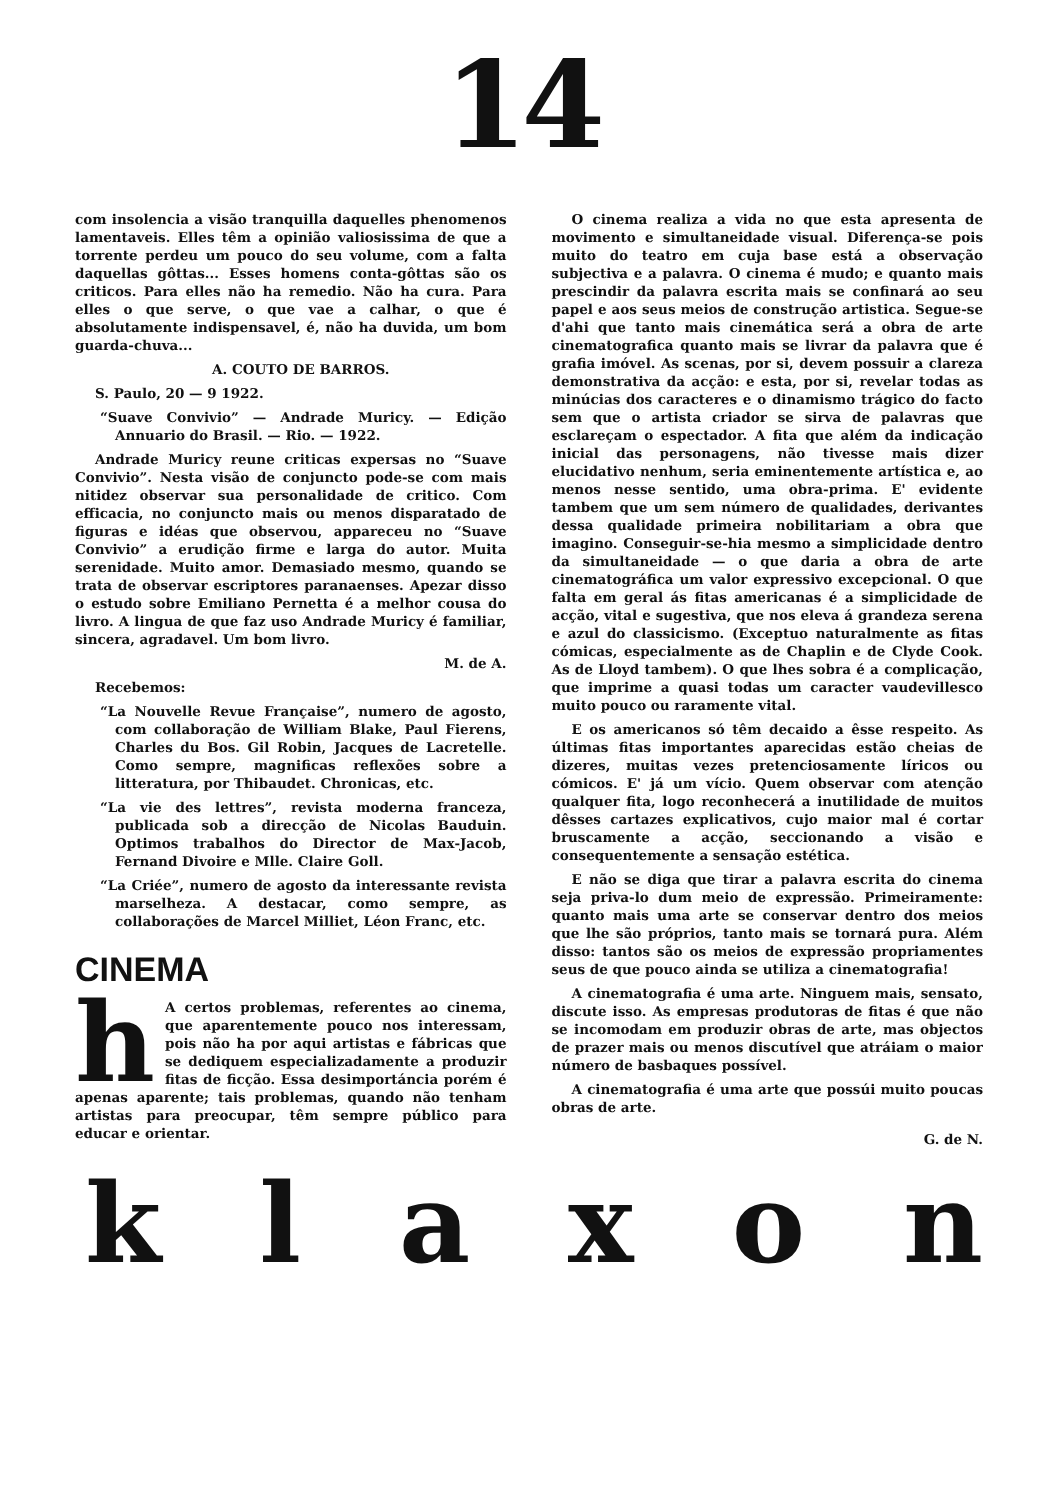14
com insolencia a visão tranquilla daquelles phenomenos lamentaveis. Elles têm a opinião valiosissima de que a torrente perdeu um pouco do seu volume, com a falta daquellas gôttas... Esses homens conta-gôttas são os criticos. Para elles não ha remedio. Não ha cura. Para elles o que serve, o que vae a calhar, o que é absolutamente indispensavel, é, não ha duvida, um bom guarda-chuva...
A. COUTO DE BARROS.
S. Paulo, 20 — 9 1922.
“Suave Convivio” — Andrade Muricy. — Edição Annuario do Brasil. — Rio. — 1922.
Andrade Muricy reune criticas expersas no “Suave Convivio”. Nesta visão de conjuncto pode-se com mais nitidez observar sua personalidade de critico. Com efficacia, no conjuncto mais ou menos disparatado de figuras e idéas que observou, appareceu no “Suave Convivio” a erudição firme e larga do autor. Muita serenidade. Muito amor. Demasiado mesmo, quando se trata de observar escriptores paranaenses. Apezar disso o estudo sobre Emiliano Pernetta é a melhor cousa do livro. A lingua de que faz uso Andrade Muricy é familiar, sincera, agradavel. Um bom livro.
M. de A.
Recebemos:
“La Nouvelle Revue Française”, numero de agosto, com collaboração de William Blake, Paul Fierens, Charles du Bos. Gil Robin, Jacques de Lacretelle. Como sempre, magnificas reflexões sobre a litteratura, por Thibaudet. Chronicas, etc.
“La vie des lettres”, revista moderna franceza, publicada sob a direcção de Nicolas Bauduin. Optimos trabalhos do Director de Max-Jacob, Fernand Divoire e Mlle. Claire Goll.
“La Criée”, numero de agosto da interessante revista marselheza. A destacar, como sempre, as collaborações de Marcel Milliet, Léon Franc, etc.
CINEMA
h A certos problemas, referentes ao cinema, que aparentemente pouco nos interessam, pois não ha por aqui artistas e fábricas que se dediquem especializadamente a produzir fitas de ficção. Essa desimportáncia porém é apenas aparente; tais problemas, quando não tenham artistas para preocupar, têm sempre público para educar e orientar.
O cinema realiza a vida no que esta apresenta de movimento e simultaneidade visual. Diferença-se pois muito do teatro em cuja base está a observação subjectiva e a palavra. O cinema é mudo; e quanto mais prescindir da palavra escrita mais se confinará ao seu papel e aos seus meios de construção artistica. Segue-se d'ahi que tanto mais cinemática será a obra de arte cinematografica quanto mais se livrar da palavra que é grafia imóvel. As scenas, por si, devem possuir a clareza demonstrativa da acção: e esta, por si, revelar todas as minúcias dos caracteres e o dinamismo trágico do facto sem que o artista criador se sirva de palavras que esclareçam o espectador. A fita que além da indicação inicial das personagens, não tivesse mais dizer elucidativo nenhum, seria eminentemente artística e, ao menos nesse sentido, uma obra-prima. E' evidente tambem que um sem número de qualidades, derivantes dessa qualidade primeira nobilitariam a obra que imagino. Conseguir-se-hia mesmo a simplicidade dentro da simultaneidade — o que daria a obra de arte cinematográfica um valor expressivo excepcional. O que falta em geral ás fitas americanas é a simplicidade de acção, vital e sugestiva, que nos eleva á grandeza serena e azul do classicismo. (Exceptuo naturalmente as fitas cómicas, especialmente as de Chaplin e de Clyde Cook. As de Lloyd tambem). O que lhes sobra é a complicação, que imprime a quasi todas um caracter vaudevillesco muito pouco ou raramente vital.
E os americanos só têm decaido a êsse respeito. As últimas fitas importantes aparecidas estão cheias de dizeres, muitas vezes pretenciosamente líricos ou cómicos. E' já um vício. Quem observar com atenção qualquer fita, logo reconhecerá a inutilidade de muitos dêsses cartazes explicativos, cujo maior mal é cortar bruscamente a acção, seccionando a visão e consequentemente a sensação estética.
E não se diga que tirar a palavra escrita do cinema seja priva-lo dum meio de expressão. Primeiramente: quanto mais uma arte se conservar dentro dos meios que lhe são próprios, tanto mais se tornará pura. Além disso: tantos são os meios de expressão propriamentes seus de que pouco ainda se utiliza a cinematografia!
A cinematografia é uma arte. Ninguem mais, sensato, discute isso. As empresas produtoras de fitas é que não se incomodam em produzir obras de arte, mas objectos de prazer mais ou menos discutível que atráiam o maior número de basbaques possível.
A cinematografia é uma arte que possúi muito poucas obras de arte.
G. de N.
k l a x o n